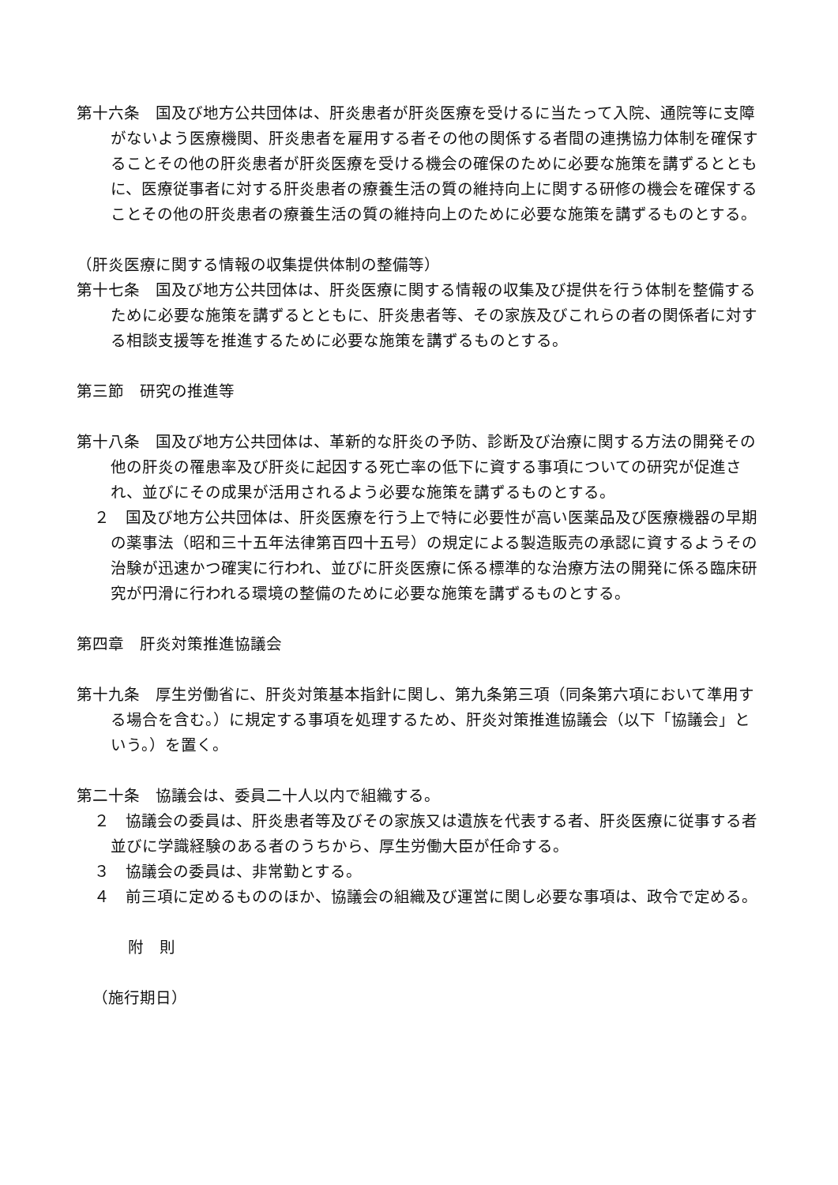第十六条　国及び地方公共団体は、肝炎患者が肝炎医療を受けるに当たって入院、通院等に支障がないよう医療機関、肝炎患者を雇用する者その他の関係する者間の連携協力体制を確保することその他の肝炎患者が肝炎医療を受ける機会の確保のために必要な施策を講ずるとともに、医療従事者に対する肝炎患者の療養生活の質の維持向上に関する研修の機会を確保することその他の肝炎患者の療養生活の質の維持向上のために必要な施策を講ずるものとする。
（肝炎医療に関する情報の収集提供体制の整備等）
第十七条　国及び地方公共団体は、肝炎医療に関する情報の収集及び提供を行う体制を整備するために必要な施策を講ずるとともに、肝炎患者等、その家族及びこれらの者の関係者に対する相談支援等を推進するために必要な施策を講ずるものとする。
第三節　研究の推進等
第十八条　国及び地方公共団体は、革新的な肝炎の予防、診断及び治療に関する方法の開発その他の肝炎の罹患率及び肝炎に起因する死亡率の低下に資する事項についての研究が促進され、並びにその成果が活用されるよう必要な施策を講ずるものとする。
２　国及び地方公共団体は、肝炎医療を行う上で特に必要性が高い医薬品及び医療機器の早期の薬事法（昭和三十五年法律第百四十五号）の規定による製造販売の承認に資するようその治験が迅速かつ確実に行われ、並びに肝炎医療に係る標準的な治療方法の開発に係る臨床研究が円滑に行われる環境の整備のために必要な施策を講ずるものとする。
第四章　肝炎対策推進協議会
第十九条　厚生労働省に、肝炎対策基本指針に関し、第九条第三項（同条第六項において準用する場合を含む。）に規定する事項を処理するため、肝炎対策推進協議会（以下「協議会」という。）を置く。
第二十条　協議会は、委員二十人以内で組織する。
２　協議会の委員は、肝炎患者等及びその家族又は遺族を代表する者、肝炎医療に従事する者並びに学識経験のある者のうちから、厚生労働大臣が任命する。
３　協議会の委員は、非常勤とする。
４　前三項に定めるもののほか、協議会の組織及び運営に関し必要な事項は、政令で定める。
附　則
（施行期日）